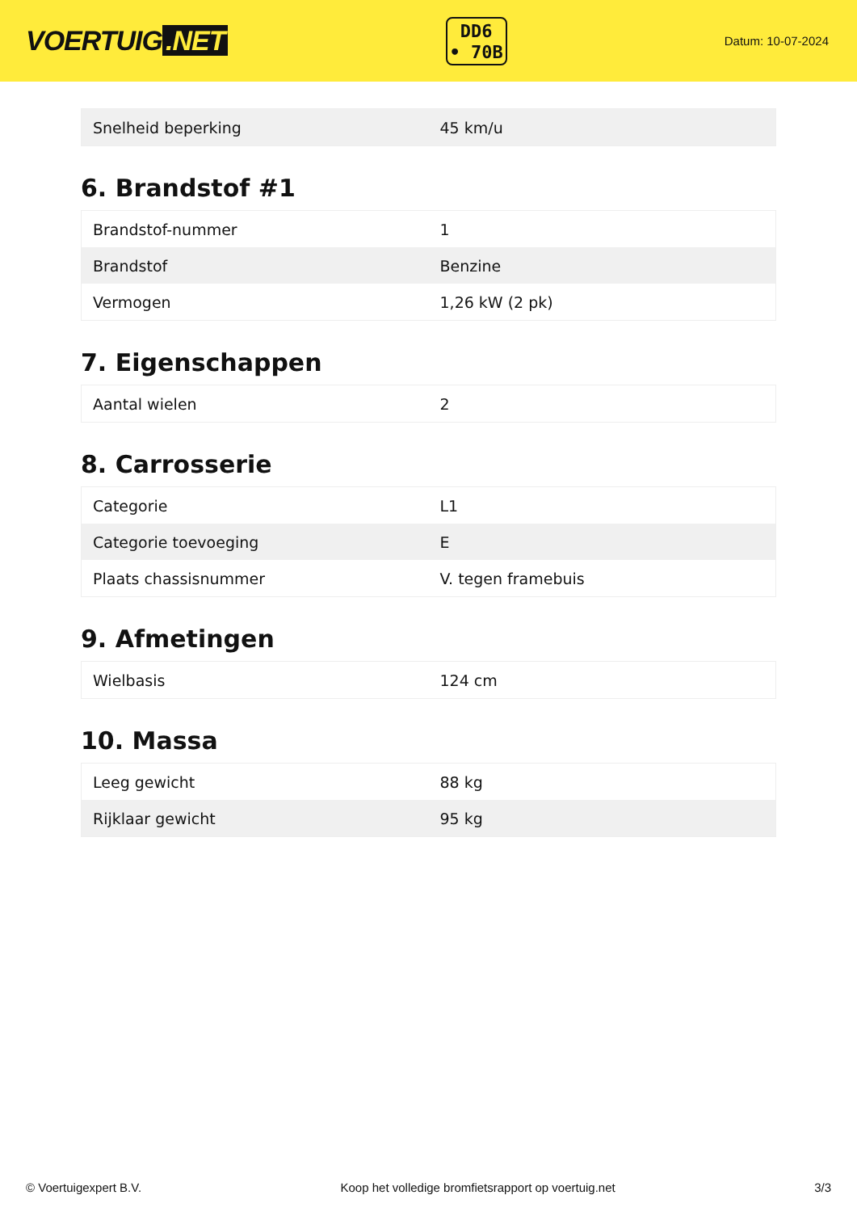VOERTUIG.NET
DD6
• 70B
Datum: 10-07-2024
| Snelheid beperking | 45 km/u |
6. Brandstof #1
| Brandstof-nummer | 1 |
| Brandstof | Benzine |
| Vermogen | 1,26 kW (2 pk) |
7. Eigenschappen
| Aantal wielen | 2 |
8. Carrosserie
| Categorie | L1 |
| Categorie toevoeging | E |
| Plaats chassisnummer | V. tegen framebuis |
9. Afmetingen
| Wielbasis | 124 cm |
10. Massa
| Leeg gewicht | 88 kg |
| Rijklaar gewicht | 95 kg |
© Voertuigexpert B.V. Koop het volledige bromfietsrapport op voertuig.net 3/3